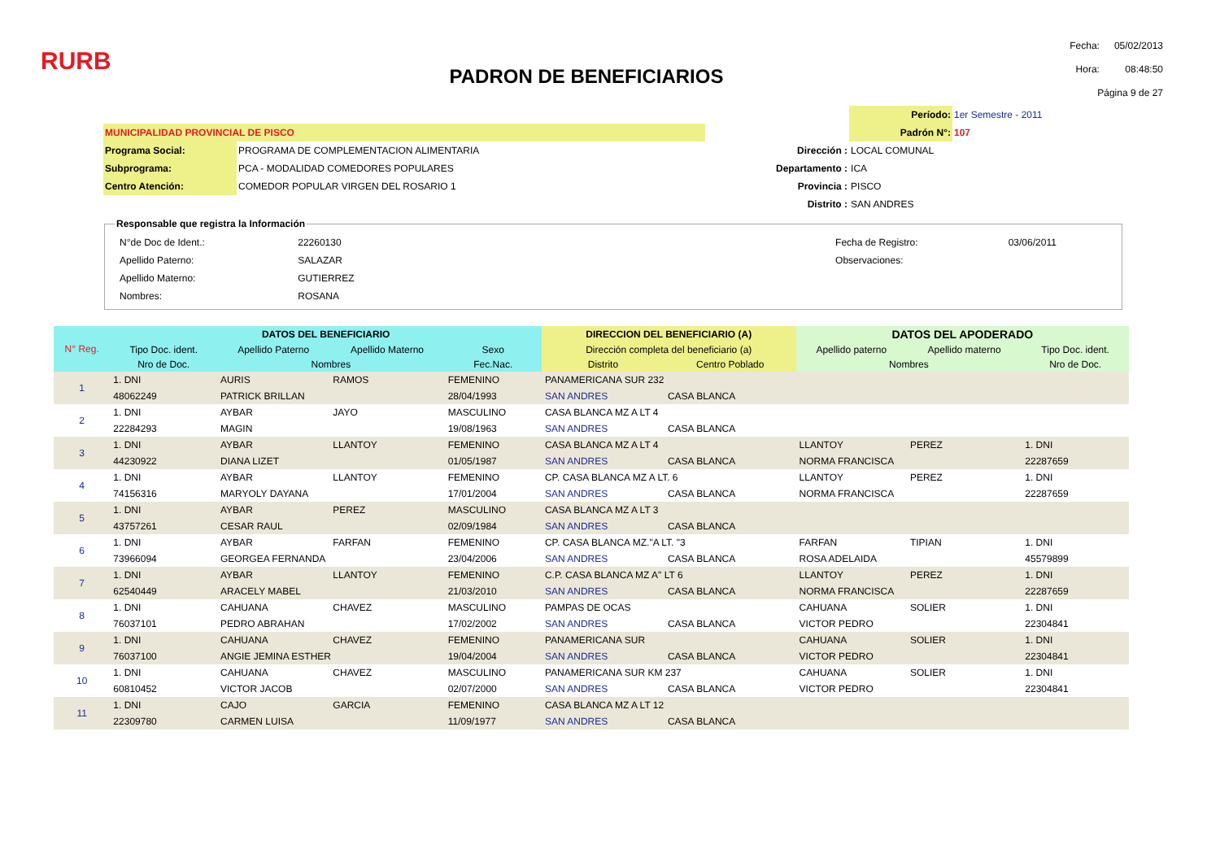RURB
PADRON DE BENEFICIARIOS
| Fecha: | 05/02/2013 |
| Hora: | 08:48:50 |
| Página 9 de 27 | |
| | | | Período: | 1er Semestre - 2011 |
| MUNICIPALIDAD PROVINCIAL DE PISCO | | | Padrón N°: | 107 |
| Programa Social: | PROGRAMA DE COMPLEMENTACION ALIMENTARIA | Dirección : | LOCAL COMUNAL | |
| Subprograma: | PCA - MODALIDAD COMEDORES POPULARES | Departamento : | ICA | |
| Centro Atención: | COMEDOR POPULAR VIRGEN DEL ROSARIO 1 | Provincia : | PISCO | |
| | | Distrito : | SAN ANDRES | |
Responsable que registra la Información
| N°de Doc de Ident.: | 22260130 | | Fecha de Registro: | 03/06/2011 |
| Apellido Paterno: | SALAZAR | | Observaciones: | |
| Apellido Materno: | GUTIERREZ | | | |
| Nombres: | ROSANA | | | |
| N° Reg. | DATOS DEL BENEFICIARIO | | | | DIRECCION DEL BENEFICIARIO (A) | | DATOS DEL APODERADO | | |
| --- | --- | --- | --- | --- | --- | --- | --- | --- | --- |
| | Tipo Doc. ident. | Apellido Paterno | Apellido Materno | Sexo | Dirección completa del beneficiario (a) | | Apellido paterno | Apellido materno | Tipo Doc. ident. |
| | Nro de Doc. | Nombres | | Fec.Nac. | Distrito | Centro Poblado | Nombres | | Nro de Doc. |
| 1 | 1. DNI | AURIS | RAMOS | FEMENINO | PANAMERICANA SUR 232 | | | | |
| | 48062249 | PATRICK BRILLAN | | 28/04/1993 | SAN ANDRES | CASA BLANCA | | | |
| 2 | 1. DNI | AYBAR | JAYO | MASCULINO | CASA BLANCA MZ A LT 4 | | | | |
| | 22284293 | MAGIN | | 19/08/1963 | SAN ANDRES | CASA BLANCA | | | |
| 3 | 1. DNI | AYBAR | LLANTOY | FEMENINO | CASA BLANCA MZ A LT 4 | | LLANTOY | PEREZ | 1. DNI |
| | 44230922 | DIANA LIZET | | 01/05/1987 | SAN ANDRES | CASA BLANCA | NORMA FRANCISCA | | 22287659 |
| 4 | 1. DNI | AYBAR | LLANTOY | FEMENINO | CP. CASA BLANCA MZ A LT. 6 | | LLANTOY | PEREZ | 1. DNI |
| | 74156316 | MARYOLY DAYANA | | 17/01/2004 | SAN ANDRES | CASA BLANCA | NORMA FRANCISCA | | 22287659 |
| 5 | 1. DNI | AYBAR | PEREZ | MASCULINO | CASA BLANCA MZ A LT 3 | | | | |
| | 43757261 | CESAR RAUL | | 02/09/1984 | SAN ANDRES | CASA BLANCA | | | |
| 6 | 1. DNI | AYBAR | FARFAN | FEMENINO | CP. CASA BLANCA MZ."A LT. "3 | | FARFAN | TIPIAN | 1. DNI |
| | 73966094 | GEORGEA FERNANDA | | 23/04/2006 | SAN ANDRES | CASA BLANCA | ROSA ADELAIDA | | 45579899 |
| 7 | 1. DNI | AYBAR | LLANTOY | FEMENINO | C.P. CASA BLANCA MZ A" LT 6 | | LLANTOY | PEREZ | 1. DNI |
| | 62540449 | ARACELY MABEL | | 21/03/2010 | SAN ANDRES | CASA BLANCA | NORMA FRANCISCA | | 22287659 |
| 8 | 1. DNI | CAHUANA | CHAVEZ | MASCULINO | PAMPAS DE OCAS | | CAHUANA | SOLIER | 1. DNI |
| | 76037101 | PEDRO ABRAHAN | | 17/02/2002 | SAN ANDRES | CASA BLANCA | VICTOR PEDRO | | 22304841 |
| 9 | 1. DNI | CAHUANA | CHAVEZ | FEMENINO | PANAMERICANA SUR | | CAHUANA | SOLIER | 1. DNI |
| | 76037100 | ANGIE JEMINA ESTHER | | 19/04/2004 | SAN ANDRES | CASA BLANCA | VICTOR PEDRO | | 22304841 |
| 10 | 1. DNI | CAHUANA | CHAVEZ | MASCULINO | PANAMERICANA SUR KM 237 | | CAHUANA | SOLIER | 1. DNI |
| | 60810452 | VICTOR JACOB | | 02/07/2000 | SAN ANDRES | CASA BLANCA | VICTOR PEDRO | | 22304841 |
| 11 | 1. DNI | CAJO | GARCIA | FEMENINO | CASA BLANCA MZ A LT 12 | | | | |
| | 22309780 | CARMEN LUISA | | 11/09/1977 | SAN ANDRES | CASA BLANCA | | | |